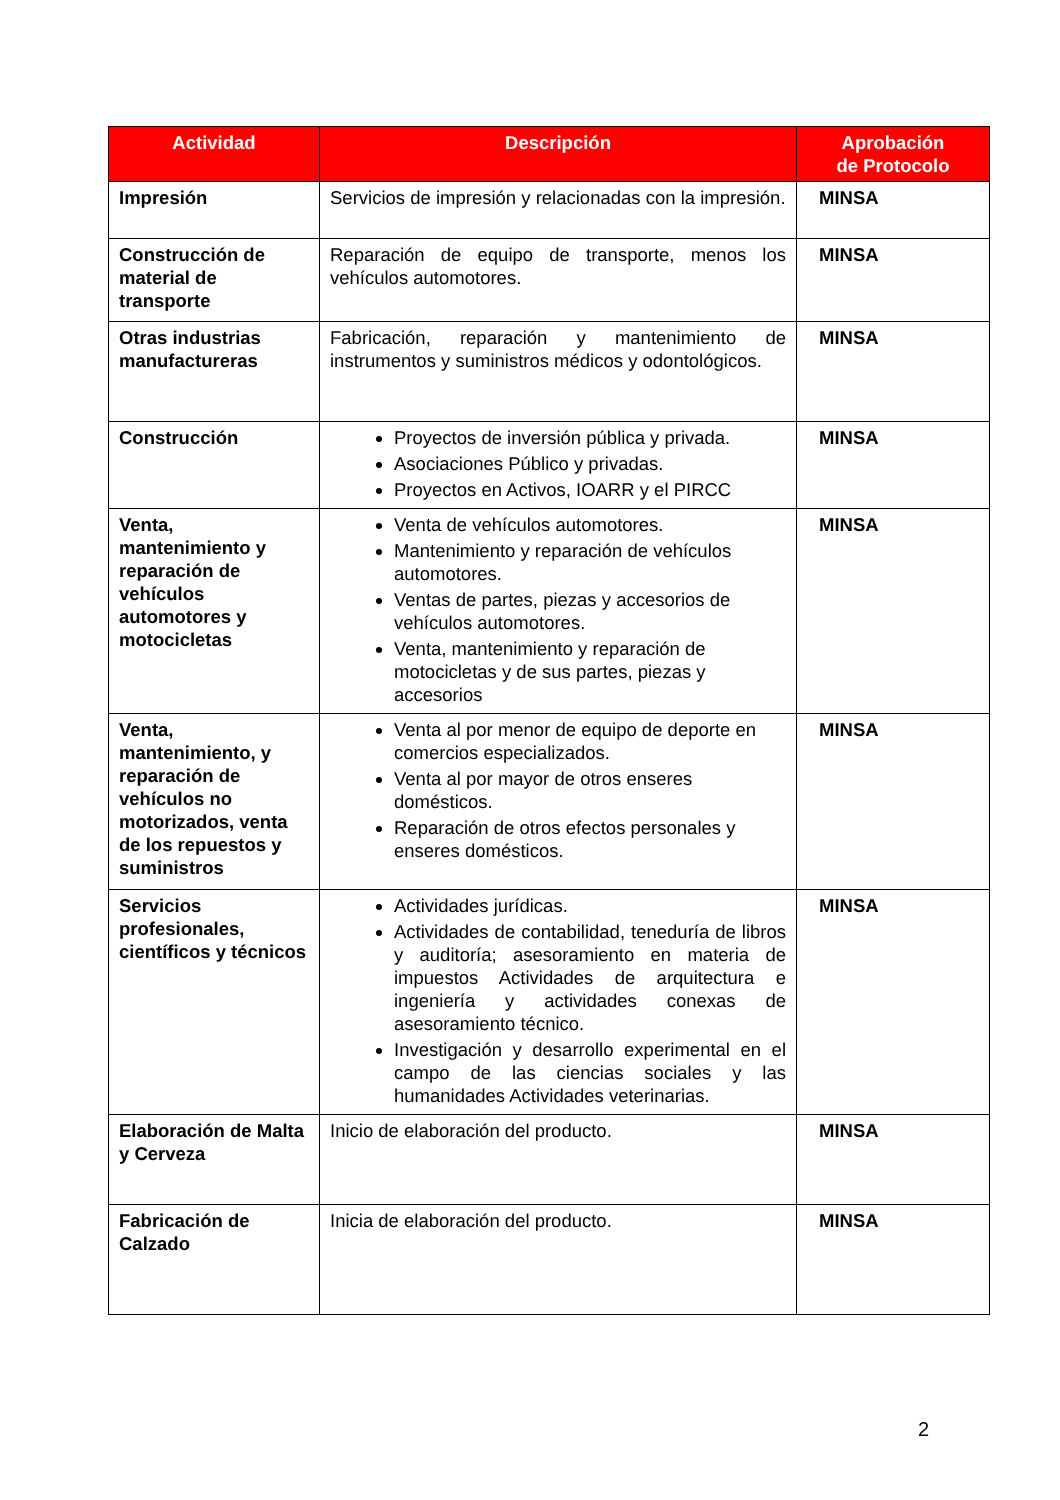| Actividad | Descripción | Aprobación de Protocolo |
| --- | --- | --- |
| Impresión | Servicios de impresión y relacionadas con la impresión. | MINSA |
| Construcción de material de transporte | Reparación de equipo de transporte, menos los vehículos automotores. | MINSA |
| Otras industrias manufactureras | Fabricación, reparación y mantenimiento de instrumentos y suministros médicos y odontológicos. | MINSA |
| Construcción | Proyectos de inversión pública y privada. Asociaciones Público y privadas. Proyectos en Activos, IOARR y el PIRCC | MINSA |
| Venta, mantenimiento y reparación de vehículos automotores y motocicletas | Venta de vehículos automotores. Mantenimiento y reparación de vehículos automotores. Ventas de partes, piezas y accesorios de vehículos automotores. Venta, mantenimiento y reparación de motocicletas y de sus partes, piezas y accesorios | MINSA |
| Venta, mantenimiento, y reparación de vehículos no motorizados, venta de los repuestos y suministros | Venta al por menor de equipo de deporte en comercios especializados. Venta al por mayor de otros enseres domésticos. Reparación de otros efectos personales y enseres domésticos. | MINSA |
| Servicios profesionales, científicos y técnicos | Actividades jurídicas. Actividades de contabilidad, teneduría de libros y auditoría; asesoramiento en materia de impuestos Actividades de arquitectura e ingeniería y actividades conexas de asesoramiento técnico. Investigación y desarrollo experimental en el campo de las ciencias sociales y las humanidades Actividades veterinarias. | MINSA |
| Elaboración de Malta y Cerveza | Inicio de elaboración del producto. | MINSA |
| Fabricación de Calzado | Inicia de elaboración del producto. | MINSA |
2